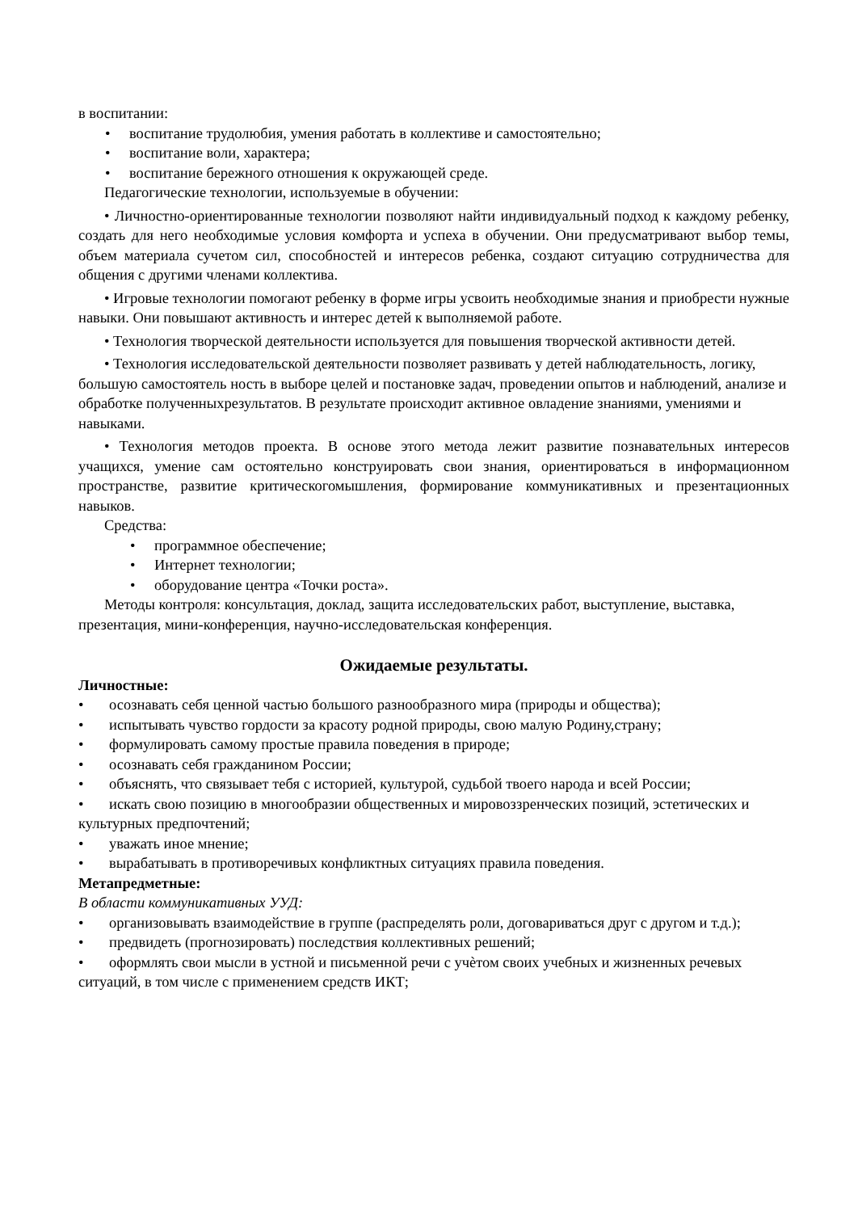в воспитании:
• воспитание трудолюбия, умения работать в коллективе и самостоятельно;
• воспитание воли, характера;
• воспитание бережного отношения к окружающей среде.
Педагогические технологии, используемые в обучении:
• Личностно-ориентированные технологии позволяют найти индивидуальный подход к каждому ребенку, создать для него необходимые условия комфорта и успеха в обучении. Они предусматривают выбор темы, объем материала сучетом сил, способностей и интересов ребенка, создают ситуацию сотрудничества для общения с другими членами коллектива.
• Игровые технологии помогают ребенку в форме игры усвоить необходимые знания и приобрести нужные навыки. Они повышают активность и интерес детей к выполняемой работе.
• Технология творческой деятельности используется для повышения творческой активности детей.
• Технология исследовательской деятельности позволяет развивать у детей наблюдательность, логику, большую самостоятель ность в выборе целей и постановке задач, проведении опытов и наблюдений, анализе и обработке полученныхрезультатов. В результате происходит активное овладение знаниями, умениями и навыками.
• Технология методов проекта. В основе этого метода лежит развитие познавательных интересов учащихся, умение сам остоятельно конструировать свои знания, ориентироваться в информационном пространстве, развитие критическогомышления, формирование коммуникативных и презентационных навыков.
Средства:
• программное обеспечение;
• Интернет технологии;
• оборудование центра «Точки роста».
Методы контроля: консультация, доклад, защита исследовательских работ, выступление, выставка, презентация, мини-конференция, научно-исследовательская конференция.
Ожидаемые результаты.
Личностные:
• осознавать себя ценной частью большого разнообразного мира (природы и общества);
• испытывать чувство гордости за красоту родной природы, свою малую Родину,страну;
• формулировать самому простые правила поведения в природе;
• осознавать себя гражданином России;
• объяснять, что связывает тебя с историей, культурой, судьбой твоего народа и всей России;
• искать свою позицию в многообразии общественных и мировоззренческих позиций, эстетических и культурных предпочтений;
• уважать иное мнение;
• вырабатывать в противоречивых конфликтных ситуациях правила поведения.
Метапредметные:
В области коммуникативных УУД:
• организовывать взаимодействие в группе (распределять роли, договариваться друг с другом и т.д.);
• предвидеть (прогнозировать) последствия коллективных решений;
• оформлять свои мысли в устной и письменной речи с учѐтом своих учебных и жизненных речевых ситуаций, в том числе с применением средств ИКТ;